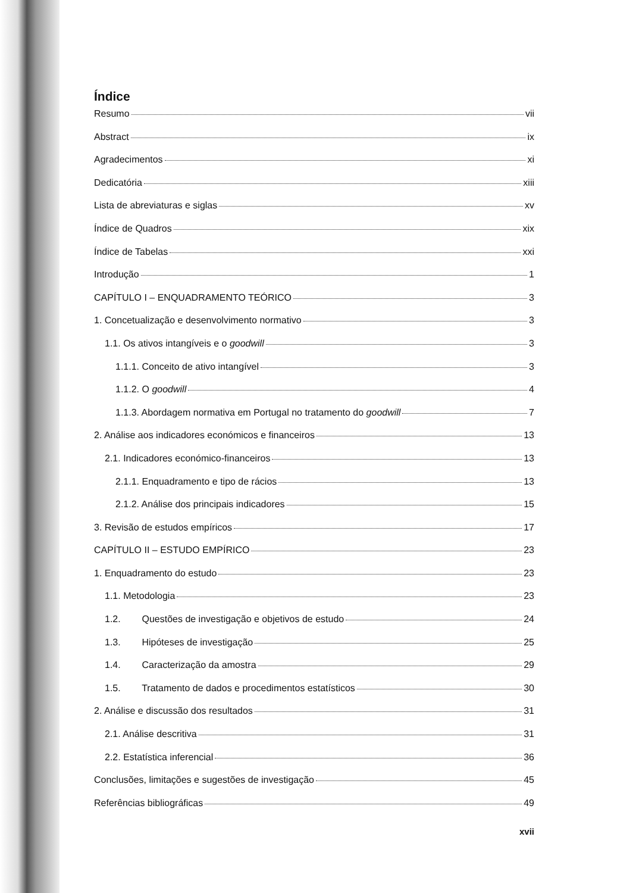Índice
Resumo vii
Abstract ix
Agradecimentos xi
Dedicatória xiii
Lista de abreviaturas e siglas xv
Índice de Quadros xix
Índice de Tabelas xxi
Introdução 1
CAPÍTULO I – ENQUADRAMENTO TEÓRICO 3
1. Concetualização e desenvolvimento normativo 3
1.1. Os ativos intangíveis e o goodwill 3
1.1.1. Conceito de ativo intangível 3
1.1.2. O goodwill 4
1.1.3. Abordagem normativa em Portugal no tratamento do goodwill 7
2. Análise aos indicadores económicos e financeiros 13
2.1. Indicadores económico-financeiros 13
2.1.1. Enquadramento e tipo de rácios 13
2.1.2. Análise dos principais indicadores 15
3. Revisão de estudos empíricos 17
CAPÍTULO II – ESTUDO EMPÍRICO 23
1. Enquadramento do estudo 23
1.1. Metodologia 23
1.2. Questões de investigação e objetivos de estudo 24
1.3. Hipóteses de investigação 25
1.4. Caracterização da amostra 29
1.5. Tratamento de dados e procedimentos estatísticos 30
2. Análise e discussão dos resultados 31
2.1. Análise descritiva 31
2.2. Estatística inferencial 36
Conclusões, limitações e sugestões de investigação 45
Referências bibliográficas 49
xvii